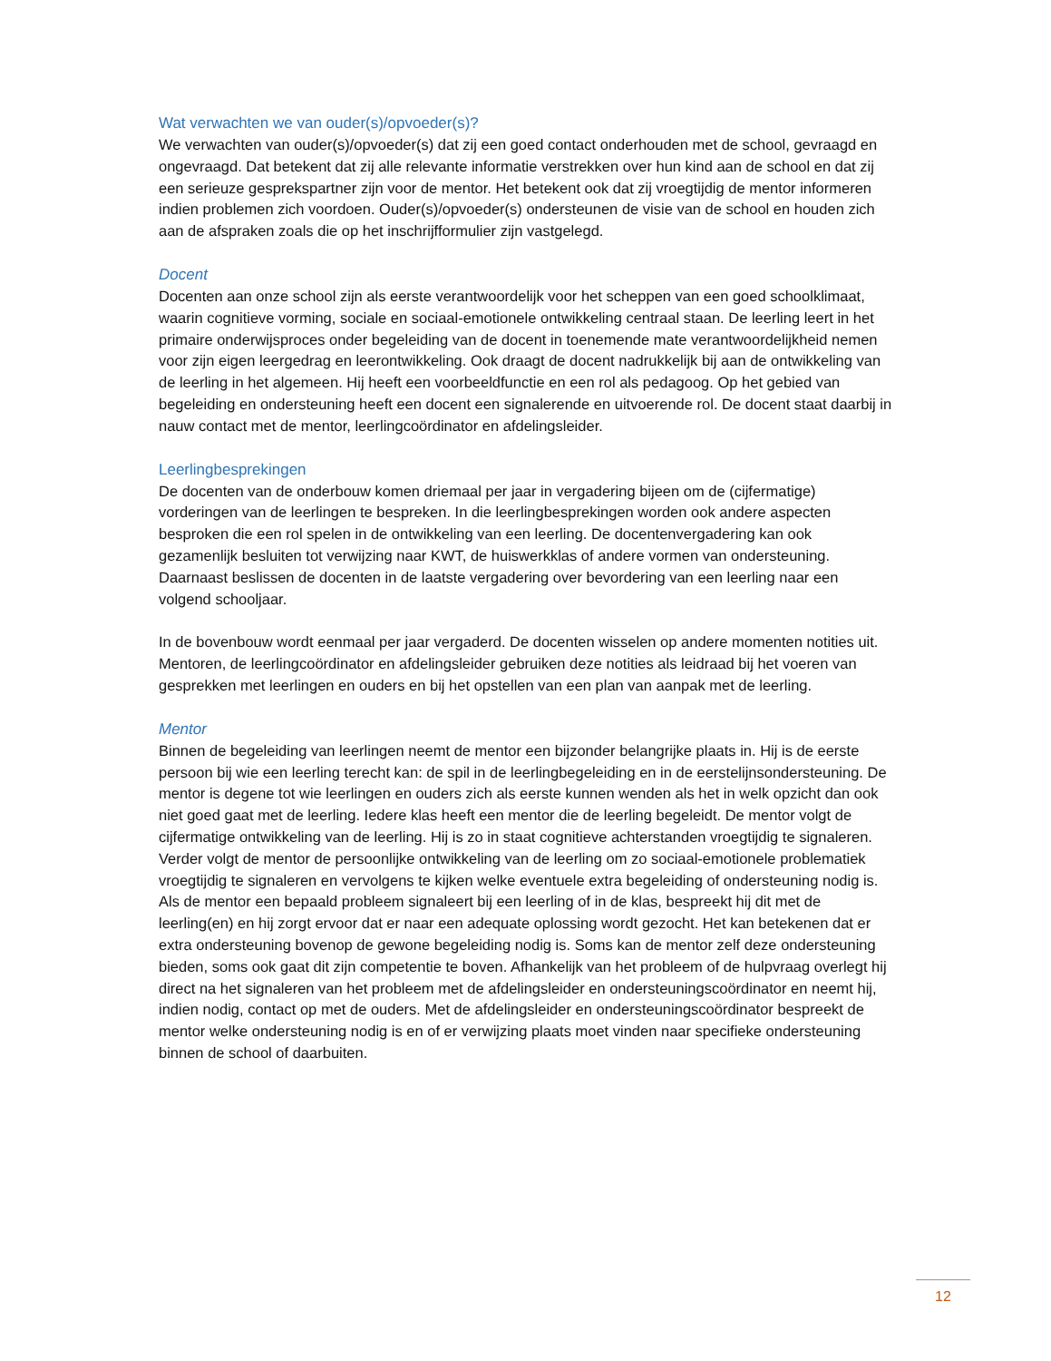Wat verwachten we van ouder(s)/opvoeder(s)?
We verwachten van ouder(s)/opvoeder(s) dat zij een goed contact onderhouden met de school, gevraagd en ongevraagd. Dat betekent dat zij alle relevante informatie verstrekken over hun kind aan de school en dat zij een serieuze gesprekspartner zijn voor de mentor. Het betekent ook dat zij vroegtijdig de mentor informeren indien problemen zich voordoen. Ouder(s)/opvoeder(s) ondersteunen de visie van de school en houden zich aan de afspraken zoals die op het inschrijfformulier zijn vastgelegd.
Docent
Docenten aan onze school zijn als eerste verantwoordelijk voor het scheppen van een goed schoolklimaat, waarin cognitieve vorming, sociale en sociaal-emotionele ontwikkeling centraal staan. De leerling leert in het primaire onderwijsproces onder begeleiding van de docent in toenemende mate verantwoordelijkheid nemen voor zijn eigen leergedrag en leerontwikkeling. Ook draagt de docent nadrukkelijk bij aan de ontwikkeling van de leerling in het algemeen. Hij heeft een voorbeeldfunctie en een rol als pedagoog. Op het gebied van begeleiding en ondersteuning heeft een docent een signalerende en uitvoerende rol. De docent staat daarbij in nauw contact met de mentor, leerlingcoördinator en afdelingsleider.
Leerlingbesprekingen
De docenten van de onderbouw komen driemaal per jaar in vergadering bijeen om de (cijfermatige) vorderingen van de leerlingen te bespreken. In die leerlingbesprekingen worden ook andere aspecten besproken die een rol spelen in de ontwikkeling van een leerling. De docentenvergadering kan ook gezamenlijk besluiten tot verwijzing naar KWT, de huiswerkklas of andere vormen van ondersteuning. Daarnaast beslissen de docenten in de laatste vergadering over bevordering van een leerling naar een volgend schooljaar.
In de bovenbouw wordt eenmaal per jaar vergaderd. De docenten wisselen op andere momenten notities uit. Mentoren, de leerlingcoördinator en afdelingsleider gebruiken deze notities als leidraad bij het voeren van gesprekken met leerlingen en ouders en bij het opstellen van een plan van aanpak met de leerling.
Mentor
Binnen de begeleiding van leerlingen neemt de mentor een bijzonder belangrijke plaats in. Hij is de eerste persoon bij wie een leerling terecht kan: de spil in de leerlingbegeleiding en in de eerstelijnsondersteuning. De mentor is degene tot wie leerlingen en ouders zich als eerste kunnen wenden als het in welk opzicht dan ook niet goed gaat met de leerling. Iedere klas heeft een mentor die de leerling begeleidt. De mentor volgt de cijfermatige ontwikkeling van de leerling. Hij is zo in staat cognitieve achterstanden vroegtijdig te signaleren. Verder volgt de mentor de persoonlijke ontwikkeling van de leerling om zo sociaal-emotionele problematiek vroegtijdig te signaleren en vervolgens te kijken welke eventuele extra begeleiding of ondersteuning nodig is. Als de mentor een bepaald probleem signaleert bij een leerling of in de klas, bespreekt hij dit met de leerling(en) en hij zorgt ervoor dat er naar een adequate oplossing wordt gezocht. Het kan betekenen dat er extra ondersteuning bovenop de gewone begeleiding nodig is. Soms kan de mentor zelf deze ondersteuning bieden, soms ook gaat dit zijn competentie te boven. Afhankelijk van het probleem of de hulpvraag overlegt hij direct na het signaleren van het probleem met de afdelingsleider en ondersteuningscoördinator en neemt hij, indien nodig, contact op met de ouders. Met de afdelingsleider en ondersteuningscoördinator bespreekt de mentor welke ondersteuning nodig is en of er verwijzing plaats moet vinden naar specifieke ondersteuning binnen de school of daarbuiten.
12